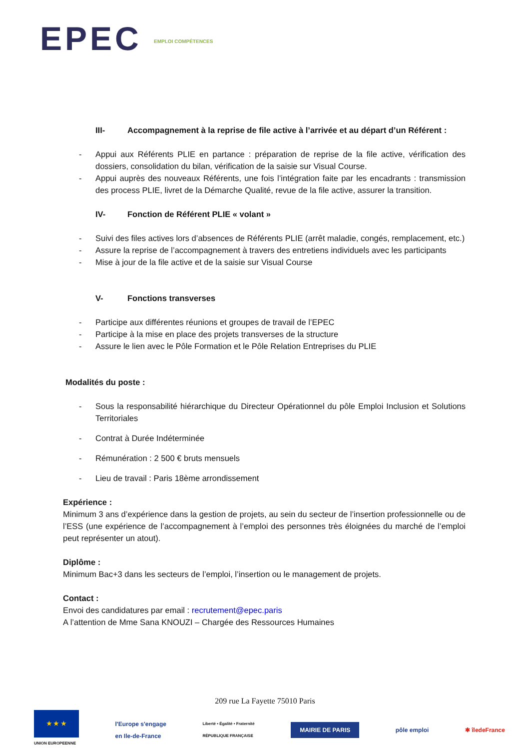EPEC EMPLOI COMPÉTENCES
III- Accompagnement à la reprise de file active à l’arrivée et au départ d’un Référent :
- Appui aux Référents PLIE en partance : préparation de reprise de la file active, vérification des dossiers, consolidation du bilan, vérification de la saisie sur Visual Course.
- Appui auprès des nouveaux Référents, une fois l’intégration faite par les encadrants : transmission des process PLIE, livret de la Démarche Qualité, revue de la file active, assurer la transition.
IV- Fonction de Référent PLIE « volant »
- Suivi des files actives lors d’absences de Référents PLIE (arrêt maladie, congés, remplacement, etc.)
- Assure la reprise de l’accompagnement à travers des entretiens individuels avec les participants
- Mise à jour de la file active et de la saisie sur Visual Course
V- Fonctions transverses
- Participe aux différentes réunions et groupes de travail de l’EPEC
- Participe à la mise en place des projets transverses de la structure
- Assure le lien avec le Pôle Formation et le Pôle Relation Entreprises du PLIE
Modalités du poste :
- Sous la responsabilité hiérarchique du Directeur Opérationnel du pôle Emploi Inclusion et Solutions Territoriales
- Contrat à Durée Indéterminée
- Rémunération : 2 500 € bruts mensuels
- Lieu de travail : Paris 18ème arrondissement
Expérience :
Minimum 3 ans d’expérience dans la gestion de projets, au sein du secteur de l’insertion professionnelle ou de l’ESS (une expérience de l’accompagnement à l’emploi des personnes très éloignées du marché de l’emploi peut représenter un atout).
Diplôme :
Minimum Bac+3 dans les secteurs de l’emploi, l’insertion ou le management de projets.
Contact :
Envoi des candidatures par email : recrutement@epec.paris
A l’attention de Mme Sana KNOUZI – Chargée des Ressources Humaines
209 rue La Fayette 75010 Paris
★ ★ ★
UNION EUROPEENNE
l'Europe s'engage
en Ile-de-France
Liberté • Égalité • Fraternité
RÉPUBLIQUE FRANÇAISE
MAIRIE DE PARIS
pôle emploi ✱ îledeFrance